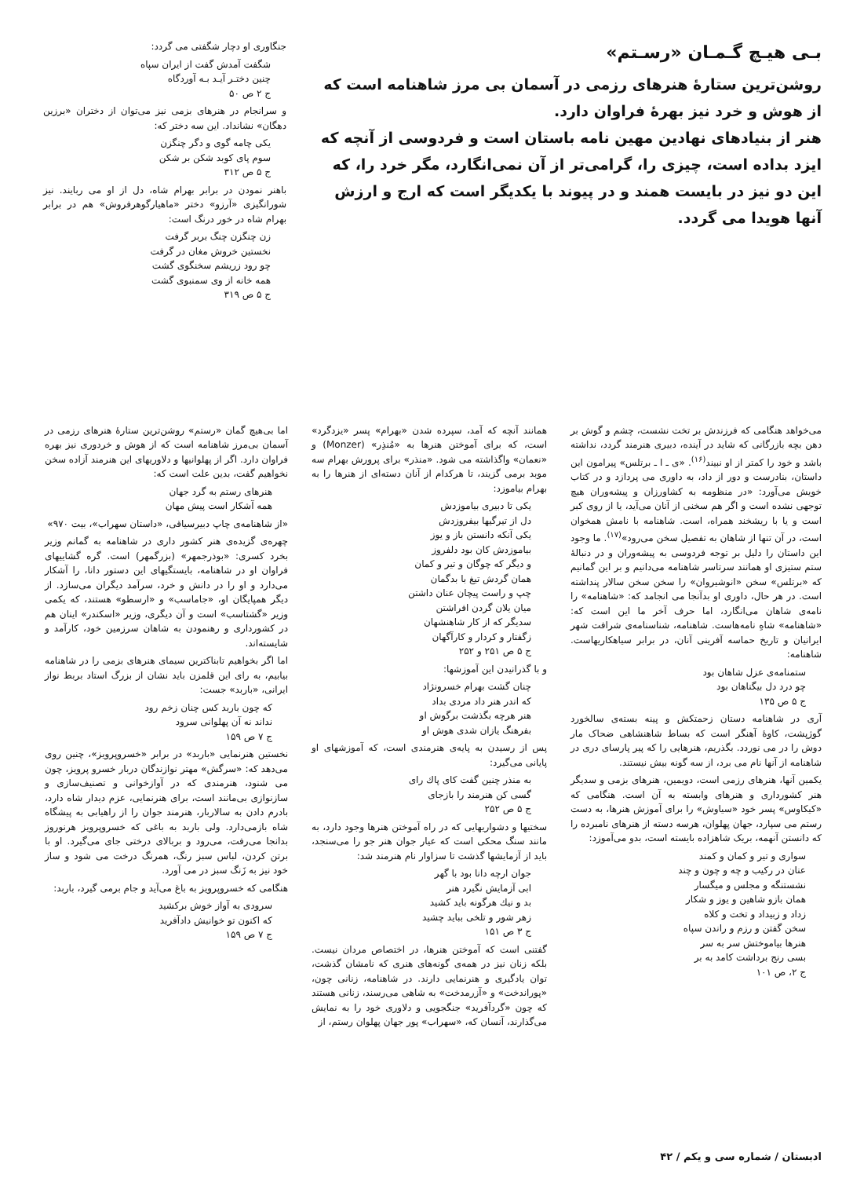بـی هیـچ گـمـان «رسـتم»
روشن‌ترین ستارهٔ هنرهای رزمی در آسمان بی مرز شاهنامه است که از هوش و خرد نیز بهرهٔ فراوان دارد.
هنر از بنیادهای نهادین مهین نامه باستان است و فردوسی از آنچه که ایزد بداده است، چیزی را، گرامی‌تر از آن نمی‌انگارد، مگر خرد را، که این دو نیز در بایست همند و در پیوند با یکدیگر است که ارج و ارزش آنها هویدا می گردد.
جنگاوری او دچار شگفتی می گردد:
شگفت آمدش گفت از ایران سپاه
چنین دختـر آیـد بـه آوردگاه
ج ۲ ص ۵۰
و سرانجام در هنرهای بزمی نیز می‌توان از دختران «برزین دهگان» نشانداد. این سه دختر که:
یکی چامه گوی و دگر چنگزن
سوم پای کوبد شکن بر شکن
ج ۵ ص ۳۱۲
باهنر نمودن در برابر بهرام شاه، دل از او می ربایند. نیز شورانگیزی «آرزو» دختر «ماهیارگوهرفروش» هم در برابر بهرام شاه در خور درنگ است:
زن چنگزن چنگ بربر گرفت
نخستین خروش مغان در گرفت
چو رود زریشم سخنگوی گشت
همه خانه از وی سمنبوی گشت
ج ۵ ص ۳۱۹
می‌خواهد هنگامی که فرزندش بر تخت نشست، چشم و گوش بر دهن بچه بازرگانی که شاید در آینده، دبیری هنرمند گردد، نداشته باشد و خود را کمتر از او نبیند<sup>(۱۶)</sup>. «ی ـ ا ـ برتلس» پیرامون این داستان، بنادرست و دور از داد، به داوری می پردازد و در کتاب خویش می‌آورد: «در منظومه به کشاورزان و پیشه‌وران هیچ توجهی نشده است و اگر هم سخنی از آنان می‌آید، یا از روی کبر است و یا با ریشخند همراه، است. شاهنامه با نامش همخوان است، در آن تنها از شاهان به تفصیل سخن می‌رود»<sup>(۱۷)</sup>. ما وجود این داستان را دلیل بر توجه فردوسی به پیشه‌وران و در دنبالهٔ ستم ستیزی او همانند سرتاسر شاهنامه می‌دانیم و بر این گمانیم که «برتلس» سخن «انوشیروان» را سخن سخن سالار پنداشته است. در هر حال، داوری او بدآنجا می انجامد که: «شاهنامه» را نامه‌ی شاهان می‌انگارد، اما حرف آخر ما این است که: «شاهنامه» شاهِ نامه‌هاست. شاهنامه، شناسنامه‌ی شرافت شهر ایرانیان و تاریخ حماسه آفرینی آنان، در برابر سیاهکاریهاست. شاهنامه:
ستمنامه‌ی عزل شاهان بود
چو درد دل بیگناهان بود
ج ۵ ص ۱۳۵
آری در شاهنامه دستان زحمتکش و پینه بسته‌ی سالخورد گوژپشت، کاوهٔ آهنگر است که بساط شاهنشاهی ضحاک مار دوش را در می نوردد. بگذریم، هنرهایی را که پیر پارسای دری در شاهنامه از آنها نام می برد، از سه گونه بیش نیستند.
یکمین آنها، هنرهای رزمی است، دویمین، هنرهای بزمی و سدیگر هنر کشورداری و هنرهای وابسته به آن است. هنگامی که «کیکاوس» پسر خود «سیاوش» را برای آموزش هنرها، به دست رستم می سپارد، جهان پهلوان، هرسه دسته از هنرهای نامبرده را که دانستن آنهمه، بریک شاهزاده بایسته است، بدو می‌آموزد:
سواری و تیر و کمان و کمند
عنان در رکیب و چه و چون و چند
نشستنگه و مجلس و میگسار
همان بازو شاهین و یوز و شکار
زداد و زبیداد و تخت و کلاه
سخن گفتن و رزم و راندن سپاه
هنرها بیاموختش سر به سر
بسی رنج برداشت کامد به بر
ج ۲، ص ۱۰۱
همانند آنچه که آمد، سپرده شدن «بهرام» پسر «یزدگرد» است، که برای آموختن هنرها به «مُنذِر» (Monzer) و «نعمان» واگذاشته می شود. «منذر» برای پرورش بهرام سه موبد برمی گزیند، تا هرکدام از آنان دسته‌ای از هنرها را به بهرام بیاموزد:
یکی تا دبیری بیاموزدش
دل از تیرگیها بیفروزدش
یکی آنکه دانستن باز و یوز
بیاموزدش کان بود دلفروز
و دیگر که چوگان و تیر و کمان
همان گردش تیغ با بدگمان
چپ و راست پیچان عنان داشتن
میان یلان گردن افراشتن
سدیگر که از کار شاهنشهان
زگفتار و کردار و کارآگهان
ج ۵ ص ۲۵۱ و ۲۵۲
و با گذرانیدن این آموزشها:
چنان گشت بهرام خسرونژاد
که اندر هنر داد مردی بداد
هنر هرچه بگذشت برگوش او
بفرهنگ یازان شدی هوش او
پس از رسیدن به پایه‌ی هنرمندی است، که آموزشهای او پایانی می‌گیرد:
به منذر چنین گفت کای پاك رای
گسی کن هنرمند را بازجای
ج ۵ ص ۲۵۲
سختیها و دشواریهایی که در راه آموختن هنرها وجود دارد، به مانند سنگ محکی است که عیار جوان هنر جو را می‌سنجد، باید از آزمایشها گذشت تا سزاوار نام هنرمند شد:
جوان ارچه دانا بود با گهر
ابی آزمایش نگیرد هنر
بد و نیك هرگونه باید کشید
زهر شور و تلخی بباید چشید
ج ۳ ص ۱۵۱
گفتنی است که آموختن هنرها، در اختصاص مردان نیست. بلکه زنان نیز در همه‌ی گونه‌های هنری که نامشان گذشت، توان یادگیری و هنرنمایی دارند. در شاهنامه، زنانی چون، «پوراندخت» و «آزرمدخت» به شاهی می‌رسند، زنانی هستند که چون «گردآفرید» جنگجویی و دلاوری خود را به نمایش می‌گذارند، آنسان که، «سهراب» پور جهان پهلوان رستم، از
اما بی‌هیچ گمان «رستم» روشن‌ترین ستارهٔ هنرهای رزمی در آسمان بی‌مرز شاهنامه است که از هوش و خردوری نیز بهره فراوان دارد. اگر از پهلوانیها و دلاوریهای این هنرمند آزاده سخن نخواهیم گفت، بدین علت است که:
هنرهای رستم به گرد جهان
همه آشکار است پیش مهان
«از شاهنامه‌ی چاپ دبیرسیاقی، «داستان سهراب»، بیت ۹۷۰»
چهره‌ی گزیده‌ی هنر کشور داری در شاهنامه به گمانم وزیر بخرد کسری: «بوذرجمهر» (بزرگمهر) است. گره گشاییهای فراوان او در شاهنامه، بایستگیهای این دستور دانا، را آشکار می‌دارد و او را در دانش و خرد، سرآمد دیگران می‌سازد. از دیگر همپایگان او، «جاماسب» و «ارسطو» هستند، که یکمی وزیر «گشتاسب» است و آن دیگری، وزیر «اسکندر» اینان هم در کشورداری و رهنمودن به شاهان سرزمین خود، کارآمد و شایسته‌اند.
اما اگر بخواهیم تابناکترین سیمای هنرهای بزمی را در شاهنامه بیابیم، به رای این قلمزن باید نشان از بزرگ استاد بربط نواز ایرانی، «باربد» جست:
که چون باربد کس چنان زخم رود
نداند نه آن پهلوانی سرود
ج ۷ ص ۱۵۹
نخستین هنرنمایی «باربد» در برابر «خسروپرویز»، چنین روی می‌دهد که: «سرگش» مهتر نوازندگان دربار خسرو پرویز، چون می شنود، هنرمندی که در آوازخوانی و تصنیف‌سازی و سازنوازی بی‌مانند است، برای هنرنمایی، عزم دیدار شاه دارد، بادرم دادن به سالاربار، هنرمند جوان را از راهیابی به پیشگاه شاه بازمی‌دارد. ولی باربد به باغی که خسروپرویز هرنوروز بدانجا می‌رفت، می‌رود و بربالای درختی جای می‌گیرد. او با برتن کردن، لباس سبز رنگ، همرنگ درخت می شود و ساز خود نیز به زَنگ سبز در می آورد.
هنگامی که خسروپرویز به باغ می‌آید و جام برمی گیرد، باربد:
سرودی به آواز خوش برکشید
که اکنون تو خوانیش دادآفرید
ج ۷ ص ۱۵۹
ادبستان / شماره سی و یکم / ۴۲